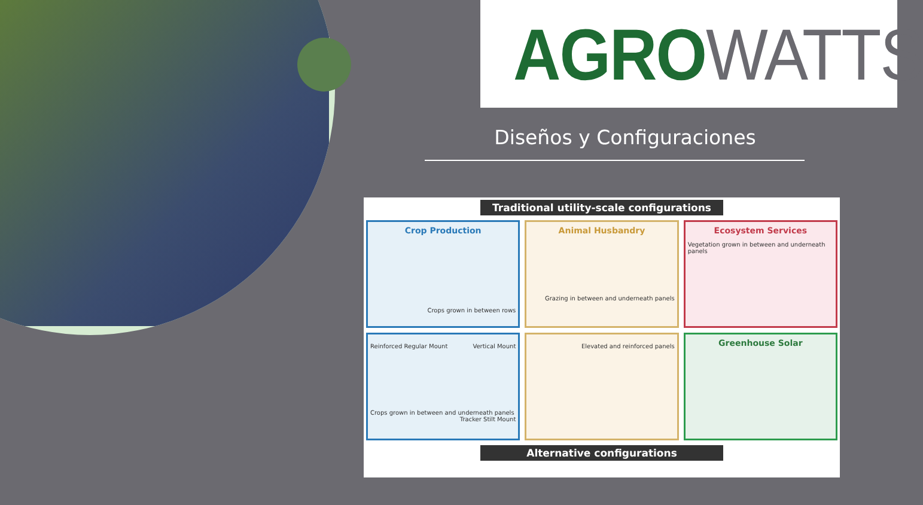AGRO WATTS
Diseños y Configuraciones
Traditional utility-scale configurations
Crop Production
Crops grown in between rows
Animal Husbandry
Grazing in between and underneath panels
Ecosystem Services
Vegetation grown in between and underneath panels
Reinforced Regular Mount Vertical Mount
Crops grown in between and underneath panels Tracker Stilt Mount
Elevated and reinforced panels
Greenhouse Solar
Alternative configurations